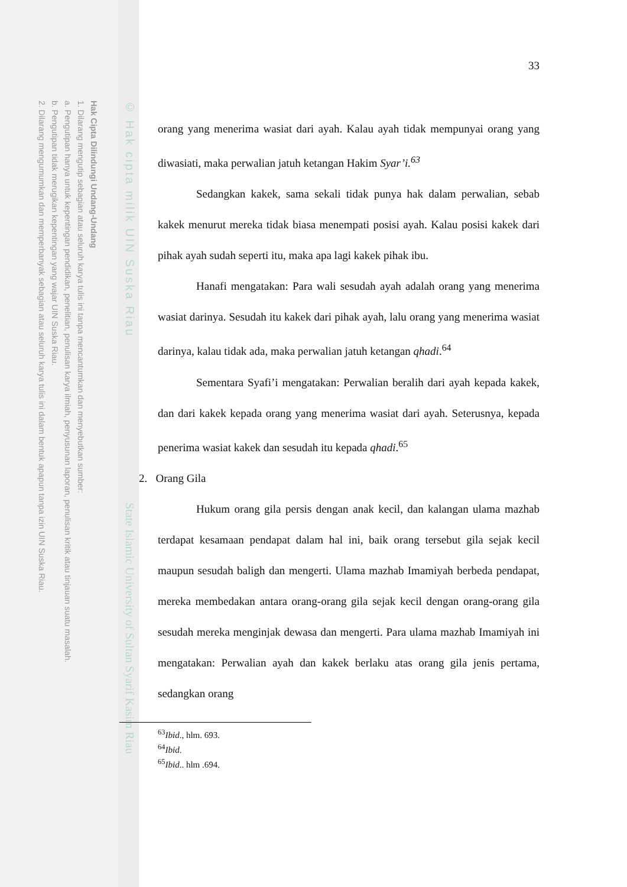Hak Cipta Dilindungi Undang-Undang
1. Dilarang mengutip sebagian atau seluruh karya tulis ini tanpa mencantumkan dan menyebutkan sumber:
a. Pengutipan hanya untuk kepentingan pendidikan, penelitian, penulisan karya ilmiah, penyusunan laporan, penulisan kritik atau tinjauan suatu masalah.
b. Pengutipan tidak merugikan kepentingan yang wajar UIN Suska Riau.
2. Dilarang mengumumkan dan memperbanyak sebagian atau seluruh karya tulis ini dalam bentuk apapun tanpa izin UIN Suska Riau.
© Hak cipta milik UIN Suska Riau
State Islamic University of Sultan Syarif Kasim Riau
33
orang yang menerima wasiat dari ayah. Kalau ayah tidak mempunyai orang yang diwasiati, maka perwalian jatuh ketangan Hakim Syar’i.<sup>63</sup>
Sedangkan kakek, sama sekali tidak punya hak dalam perwalian, sebab kakek menurut mereka tidak biasa menempati posisi ayah. Kalau posisi kakek dari pihak ayah sudah seperti itu, maka apa lagi kakek pihak ibu.
Hanafi mengatakan: Para wali sesudah ayah adalah orang yang menerima wasiat darinya. Sesudah itu kakek dari pihak ayah, lalu orang yang menerima wasiat darinya, kalau tidak ada, maka perwalian jatuh ketangan qhadi.<sup>64</sup>
Sementara Syafi’i mengatakan: Perwalian beralih dari ayah kepada kakek, dan dari kakek kepada orang yang menerima wasiat dari ayah. Seterusnya, kepada penerima wasiat kakek dan sesudah itu kepada qhadi.<sup>65</sup>
2. Orang Gila
Hukum orang gila persis dengan anak kecil, dan kalangan ulama mazhab terdapat kesamaan pendapat dalam hal ini, baik orang tersebut gila sejak kecil maupun sesudah baligh dan mengerti. Ulama mazhab Imamiyah berbeda pendapat, mereka membedakan antara orang-orang gila sejak kecil dengan orang-orang gila sesudah mereka menginjak dewasa dan mengerti. Para ulama mazhab Imamiyah ini mengatakan: Perwalian ayah dan kakek berlaku atas orang gila jenis pertama, sedangkan orang
<sup>63</sup> Ibid., hlm. 693.
<sup>64</sup> Ibid.
<sup>65</sup> Ibid.. hlm .694.